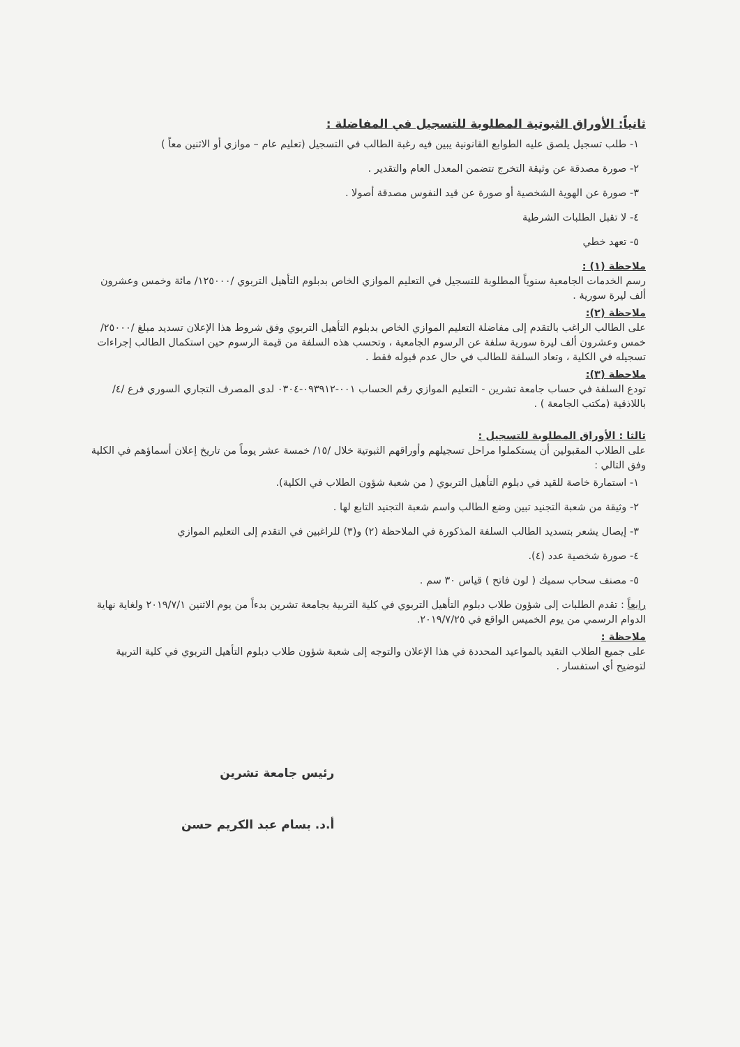ثانياً: الأوراق الثبوتية المطلوبة للتسجيل في المفاضلة :
١- طلب تسجيل يلصق عليه الطوابع القانونية يبين فيه رغبة الطالب في التسجيل (تعليم عام – موازي أو الاثنين معاً )
٢- صورة مصدقة عن وثيقة التخرج تتضمن المعدل العام والتقدير .
٣- صورة عن الهوية الشخصية أو صورة عن قيد النفوس مصدقة أصولا .
٤- لا تقبل الطلبات الشرطية
٥- تعهد خطي
ملاحظة (١) :
رسم الخدمات الجامعية سنوياً المطلوبة للتسجيل في التعليم الموازي الخاص بدبلوم التأهيل التربوي /١٢٥٠٠٠/ مائة وخمس وعشرون ألف ليرة سورية .
ملاحظة (٢):
على الطالب الراغب بالتقدم إلى مفاضلة التعليم الموازي الخاص بدبلوم التأهيل التربوي وفق شروط هذا الإعلان تسديد مبلغ /٢٥٠٠٠/ خمس وعشرون ألف ليرة سورية سلفة عن الرسوم الجامعية ، وتحسب هذه السلفة من قيمة الرسوم حين استكمال الطالب إجراءات تسجيله في الكلية ، وتعاد السلفة للطالب في حال عدم قبوله فقط .
ملاحظة (٣):
تودع السلفة في حساب جامعة تشرين - التعليم الموازي رقم الحساب ٠٠١-٠٩٣٩١٢-٠٣٠٤ لدى المصرف التجاري السوري فرع /٤/ باللاذقية (مكتب الجامعة ) .
ثالثا : الأوراق المطلوبة للتسجيل :
على الطلاب المقبولين أن يستكملوا مراحل تسجيلهم وأوراقهم الثبوتية خلال /١٥/ خمسة عشر يوماً من تاريخ إعلان أسماؤهم في الكلية وفق التالي :
١- استمارة خاصة للقيد في دبلوم التأهيل التربوي ( من شعبة شؤون الطلاب في الكلية).
٢- وثيقة من شعبة التجنيد تبين وضع الطالب واسم شعبة التجنيد التابع لها .
٣- إيصال يشعر بتسديد الطالب السلفة المذكورة في الملاحظة (٢) و(٣) للراغبين في التقدم إلى التعليم الموازي
٤- صورة شخصية عدد (٤).
٥- مصنف سحاب سميك ( لون فاتح ) قياس ٣٠ سم .
رابعاً : تقدم الطلبات إلى شؤون طلاب دبلوم التأهيل التربوي في كلية التربية بجامعة تشرين بدءاً من يوم الاثنين ٢٠١٩/٧/١ ولغاية نهاية الدوام الرسمي من يوم الخميس الواقع في ٢٠١٩/٧/٢٥.
ملاحظة :
على جميع الطلاب التقيد بالمواعيد المحددة في هذا الإعلان والتوجه إلى شعبة شؤون طلاب دبلوم التأهيل التربوي في كلية التربية لتوضيح أي استفسار .
رئيس جامعة تشرين
أ.د. بسام عبد الكريم حسن